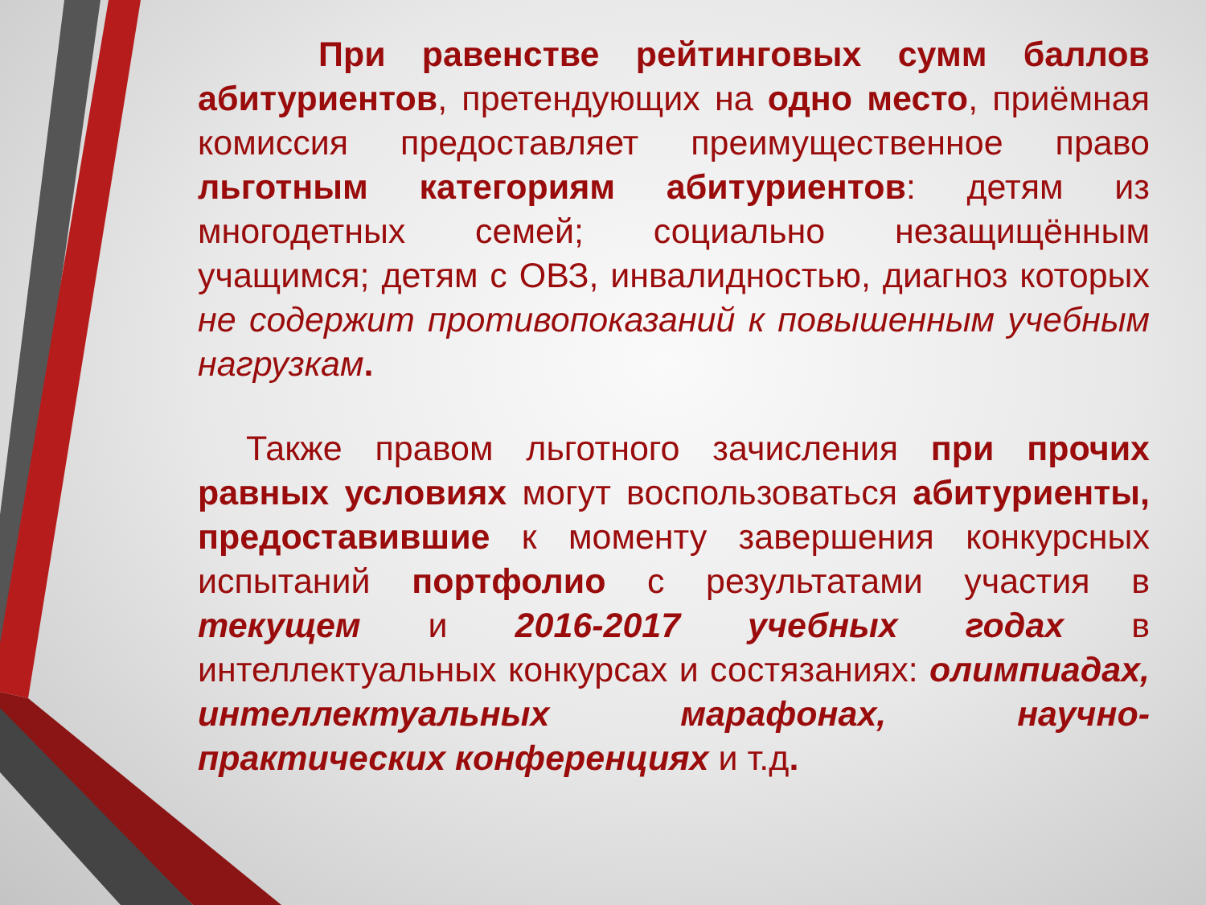При равенстве рейтинговых сумм баллов абитуриентов, претендующих на одно место, приёмная комиссия предоставляет преимущественное право льготным категориям абитуриентов: детям из многодетных семей; социально незащищённым учащимся; детям с ОВЗ, инвалидностью, диагноз которых не содержит противопоказаний к повышенным учебным нагрузкам.
Также правом льготного зачисления при прочих равных условиях могут воспользоваться абитуриенты, предоставившие к моменту завершения конкурсных испытаний портфолио с результатами участия в текущем и 2016-2017 учебных годах в интеллектуальных конкурсах и состязаниях: олимпиадах, интеллектуальных марафонах, научно-практических конференциях и т.д.